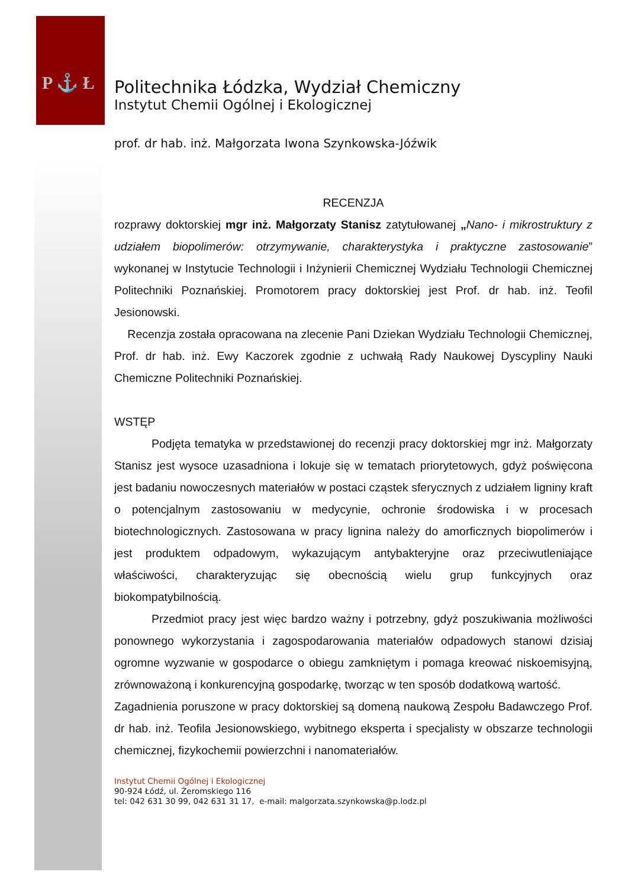P ⚓ Ł
Politechnika Łódzka, Wydział Chemiczny
Instytut Chemii Ogólnej i Ekologicznej
prof. dr hab. inż. Małgorzata Iwona Szynkowska-Jóźwik
RECENZJA
rozprawy doktorskiej mgr inż. Małgorzaty Stanisz zatytułowanej „Nano- i mikrostruktury z udziałem biopolimerów: otrzymywanie, charakterystyka i praktyczne zastosowanie” wykonanej w Instytucie Technologii i Inżynierii Chemicznej Wydziału Technologii Chemicznej Politechniki Poznańskiej. Promotorem pracy doktorskiej jest Prof. dr hab. inż. Teofil Jesionowski.
Recenzja została opracowana na zlecenie Pani Dziekan Wydziału Technologii Chemicznej, Prof. dr hab. inż. Ewy Kaczorek zgodnie z uchwałą Rady Naukowej Dyscypliny Nauki Chemiczne Politechniki Poznańskiej.
WSTĘP
Podjęta tematyka w przedstawionej do recenzji pracy doktorskiej mgr inż. Małgorzaty Stanisz jest wysoce uzasadniona i lokuje się w tematach priorytetowych, gdyż poświęcona jest badaniu nowoczesnych materiałów w postaci cząstek sferycznych z udziałem ligniny kraft o potencjalnym zastosowaniu w medycynie, ochronie środowiska i w procesach biotechnologicznych. Zastosowana w pracy lignina należy do amorficznych biopolimerów i jest produktem odpadowym, wykazującym antybakteryjne oraz przeciwutleniające właściwości, charakteryzując się obecnością wielu grup funkcyjnych oraz biokompatybilnością.
Przedmiot pracy jest więc bardzo ważny i potrzebny, gdyż poszukiwania możliwości ponownego wykorzystania i zagospodarowania materiałów odpadowych stanowi dzisiaj ogromne wyzwanie w gospodarce o obiegu zamkniętym i pomaga kreować niskoemisyjną, zrównoważoną i konkurencyjną gospodarkę, tworząc w ten sposób dodatkową wartość.
Zagadnienia poruszone w pracy doktorskiej są domeną naukową Zespołu Badawczego Prof. dr hab. inż. Teofila Jesionowskiego, wybitnego eksperta i specjalisty w obszarze technologii chemicznej, fizykochemii powierzchni i nanomateriałów.
Instytut Chemii Ogólnej i Ekologicznej
90-924 Łódź, ul. Żeromskiego 116
tel: 042 631 30 99, 042 631 31 17, e-mail: malgorzata.szynkowska@p.lodz.pl